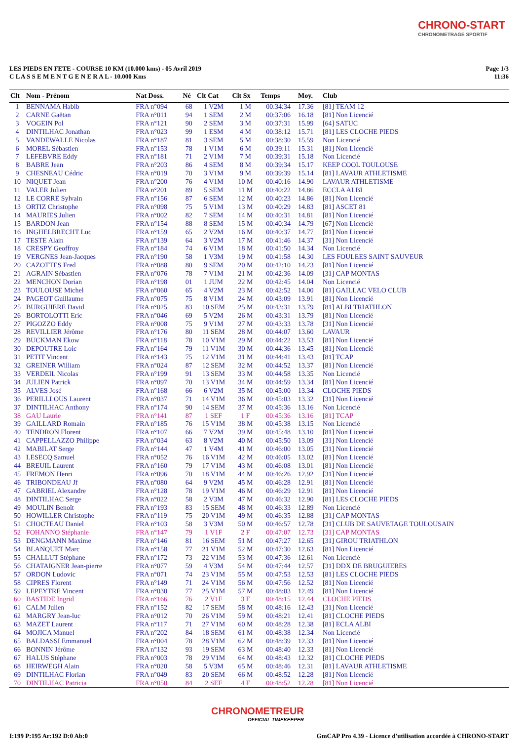CHRONO-START
CHRONOMETRAGE SPORTIF
LES PIEDS EN FETE - COURSE 10 KM (10.000 kms) - 05 Avril 2019
C L A S S E M E N T G E N E R A L - 10.000 Kms
Page 1/3
11:36
| Clt | Nom - Prénom | Nat Doss. | Né | Clt Cat | Clt Sx | Temps | Moy. | Club |
| --- | --- | --- | --- | --- | --- | --- | --- | --- |
| 1 | BENNAMA Habib | FRA n°094 | 68 | 1 V2M | 1 M | 00:34:34 | 17.36 | [81] TEAM 12 |
| 2 | CARNE Gaëtan | FRA n°011 | 94 | 1 SEM | 2 M | 00:37:06 | 16.18 | [81] Non Licencié |
| 3 | VOGEIN Pol | FRA n°121 | 90 | 2 SEM | 3 M | 00:37:31 | 15.99 | [64] SATUC |
| 4 | DINTILHAC Jonathan | FRA n°023 | 99 | 1 ESM | 4 M | 00:38:12 | 15.71 | [81] LES CLOCHE PIEDS |
| 5 | VANDEWALLE Nicolas | FRA n°187 | 81 | 3 SEM | 5 M | 00:38:30 | 15.59 | Non Licencié |
| 6 | MOREL Sébastien | FRA n°153 | 78 | 1 V1M | 6 M | 00:39:11 | 15.31 | [81] Non Licencié |
| 7 | LEFEBVRE Eddy | FRA n°181 | 71 | 2 V1M | 7 M | 00:39:31 | 15.18 | Non Licencié |
| 8 | BABRE Jean | FRA n°203 | 86 | 4 SEM | 8 M | 00:39:34 | 15.17 | KEEP COOL TOULOUSE |
| 9 | CHESNEAU Cédric | FRA n°019 | 70 | 3 V1M | 9 M | 00:39:39 | 15.14 | [81] LAVAUR ATHLETISME |
| 10 | NIQUET Jean | FRA n°200 | 76 | 4 V1M | 10 M | 00:40:16 | 14.90 | LAVAUR ATHLETISME |
| 11 | VALER Julien | FRA n°201 | 89 | 5 SEM | 11 M | 00:40:22 | 14.86 | ECCLA ALBI |
| 12 | LE CORRE Sylvain | FRA n°156 | 87 | 6 SEM | 12 M | 00:40:23 | 14.86 | [81] Non Licencié |
| 13 | ORTIZ Christophe | FRA n°098 | 75 | 5 V1M | 13 M | 00:40:29 | 14.83 | [81] ASCET 81 |
| 14 | MAURIES Julien | FRA n°002 | 82 | 7 SEM | 14 M | 00:40:31 | 14.81 | [81] Non Licencié |
| 15 | BARDON Jean | FRA n°154 | 88 | 8 SEM | 15 M | 00:40:34 | 14.79 | [67] Non Licencié |
| 16 | INGHELBRECHT Luc | FRA n°159 | 65 | 2 V2M | 16 M | 00:40:37 | 14.77 | [81] Non Licencié |
| 17 | TESTE Alain | FRA n°139 | 64 | 3 V2M | 17 M | 00:41:46 | 14.37 | [31] Non Licencié |
| 18 | CRESPY Geoffroy | FRA n°184 | 74 | 6 V1M | 18 M | 00:41:50 | 14.34 | Non Licencié |
| 19 | VERGNES Jean-Jacques | FRA n°190 | 58 | 1 V3M | 19 M | 00:41:58 | 14.30 | LES FOULEES SAINT SAUVEUR |
| 20 | CAZOTTES Fred | FRA n°088 | 80 | 9 SEM | 20 M | 00:42:10 | 14.23 | [81] Non Licencié |
| 21 | AGRAIN Sébastien | FRA n°076 | 78 | 7 V1M | 21 M | 00:42:36 | 14.09 | [31] CAP MONTAS |
| 22 | MENCHON Dorian | FRA n°198 | 01 | 1 JUM | 22 M | 00:42:45 | 14.04 | Non Licencié |
| 23 | TOULOUSE Michel | FRA n°060 | 65 | 4 V2M | 23 M | 00:42:52 | 14.00 | [81] GAILLAC VELO CLUB |
| 24 | PAGEOT Guillaume | FRA n°075 | 75 | 8 V1M | 24 M | 00:43:09 | 13.91 | [81] Non Licencié |
| 25 | BURGUIERE David | FRA n°025 | 83 | 10 SEM | 25 M | 00:43:31 | 13.79 | [81] ALBI TRIATHLON |
| 26 | BORTOLOTTI Eric | FRA n°046 | 69 | 5 V2M | 26 M | 00:43:31 | 13.79 | [81] Non Licencié |
| 27 | PIGOZZO Eddy | FRA n°008 | 75 | 9 V1M | 27 M | 00:43:33 | 13.78 | [31] Non Licencié |
| 28 | REVILLIER Jérôme | FRA n°176 | 80 | 11 SEM | 28 M | 00:44:07 | 13.60 | LAVAUR |
| 29 | BUCKMAN Ekow | FRA n°118 | 78 | 10 V1M | 29 M | 00:44:22 | 13.53 | [81] Non Licencié |
| 30 | DEPOUTRE Loic | FRA n°164 | 79 | 11 V1M | 30 M | 00:44:36 | 13.45 | [81] Non Licencié |
| 31 | PETIT Vincent | FRA n°143 | 75 | 12 V1M | 31 M | 00:44:41 | 13.43 | [81] TCAP |
| 32 | GREINER William | FRA n°024 | 87 | 12 SEM | 32 M | 00:44:52 | 13.37 | [81] Non Licencié |
| 33 | VERDEIL Nicolas | FRA n°199 | 91 | 13 SEM | 33 M | 00:44:58 | 13.35 | Non Licencié |
| 34 | JULIEN Patrick | FRA n°097 | 70 | 13 V1M | 34 M | 00:44:59 | 13.34 | [81] Non Licencié |
| 35 | ALVES José | FRA n°168 | 66 | 6 V2M | 35 M | 00:45:00 | 13.34 | CLOCHE PIEDS |
| 36 | PERILLLOUS Laurent | FRA n°037 | 71 | 14 V1M | 36 M | 00:45:03 | 13.32 | [31] Non Licencié |
| 37 | DINTILHAC Anthony | FRA n°174 | 90 | 14 SEM | 37 M | 00:45:36 | 13.16 | Non Licencié |
| 38 | GAU Laurie | FRA n°141 | 87 | 1 SEF | 1 F | 00:45:36 | 13.16 | [81] TCAP |
| 39 | GAILLARD Romain | FRA n°185 | 76 | 15 V1M | 38 M | 00:45:38 | 13.15 | Non Licencié |
| 40 | TENDRON Florent | FRA n°107 | 66 | 7 V2M | 39 M | 00:45:48 | 13.10 | [81] Non Licencié |
| 41 | CAPPELLAZZO Philippe | FRA n°034 | 63 | 8 V2M | 40 M | 00:45:50 | 13.09 | [31] Non Licencié |
| 42 | MABILAT Serge | FRA n°144 | 47 | 1 V4M | 41 M | 00:46:00 | 13.05 | [31] Non Licencié |
| 43 | LESECQ Samuel | FRA n°052 | 76 | 16 V1M | 42 M | 00:46:05 | 13.02 | [81] Non Licencié |
| 44 | BREUIL Laurent | FRA n°160 | 79 | 17 V1M | 43 M | 00:46:08 | 13.01 | [81] Non Licencié |
| 45 | FREMON Henri | FRA n°096 | 70 | 18 V1M | 44 M | 00:46:26 | 12.92 | [31] Non Licencié |
| 46 | TRIBONDEAU Jf | FRA n°080 | 64 | 9 V2M | 45 M | 00:46:28 | 12.91 | [81] Non Licencié |
| 47 | GABRIEL Alexandre | FRA n°128 | 78 | 19 V1M | 46 M | 00:46:29 | 12.91 | [81] Non Licencié |
| 48 | DINTILHAC Serge | FRA n°022 | 58 | 2 V3M | 47 M | 00:46:32 | 12.90 | [81] LES CLOCHE PIEDS |
| 49 | MOULIN Benoît | FRA n°193 | 83 | 15 SEM | 48 M | 00:46:33 | 12.89 | Non Licencié |
| 50 | HOWILLER Christophe | FRA n°119 | 75 | 20 V1M | 49 M | 00:46:35 | 12.88 | [31] CAP MONTAS |
| 51 | CHOCTEAU Daniel | FRA n°103 | 58 | 3 V3M | 50 M | 00:46:57 | 12.78 | [31] CLUB DE SAUVETAGE TOULOUSAIN |
| 52 | FOHANNO Stéphanie | FRA n°147 | 79 | 1 V1F | 2 F | 00:47:07 | 12.73 | [31] CAP MONTAS |
| 53 | DENGMANN Maxime | FRA n°146 | 81 | 16 SEM | 51 M | 00:47:27 | 12.65 | [31] GIROU TRIATHLON |
| 54 | BLANQUET Marc | FRA n°158 | 77 | 21 V1M | 52 M | 00:47:30 | 12.63 | [81] Non Licencié |
| 55 | CHALLUT Stéphane | FRA n°172 | 73 | 22 V1M | 53 M | 00:47:36 | 12.61 | Non Licencié |
| 56 | CHATAIGNER Jean-pierre | FRA n°077 | 59 | 4 V3M | 54 M | 00:47:44 | 12.57 | [31] DDX DE BRUGUIERES |
| 57 | ORDON Ludovic | FRA n°071 | 74 | 23 V1M | 55 M | 00:47:53 | 12.53 | [81] LES CLOCHE PIEDS |
| 58 | CIPRES Florent | FRA n°149 | 71 | 24 V1M | 56 M | 00:47:56 | 12.52 | [81] Non Licencié |
| 59 | LEPEYTRE Vincent | FRA n°030 | 77 | 25 V1M | 57 M | 00:48:03 | 12.49 | [81] Non Licencié |
| 60 | BASTIDE Ingrid | FRA n°166 | 76 | 2 V1F | 3 F | 00:48:15 | 12.44 | CLOCHE PIEDS |
| 61 | CALM Julien | FRA n°152 | 82 | 17 SEM | 58 M | 00:48:16 | 12.43 | [31] Non Licencié |
| 62 | MARGRY Jean-luc | FRA n°012 | 70 | 26 V1M | 59 M | 00:48:21 | 12.41 | [81] CLOCHE PIEDS |
| 63 | MAZET Laurent | FRA n°117 | 71 | 27 V1M | 60 M | 00:48:28 | 12.38 | [81] ECLA ALBI |
| 64 | MOJICA Manuel | FRA n°202 | 84 | 18 SEM | 61 M | 00:48:38 | 12.34 | Non Licencié |
| 65 | BALDASSI Emmanuel | FRA n°004 | 78 | 28 V1M | 62 M | 00:48:39 | 12.33 | [81] Non Licencié |
| 66 | BONNIN Jérôme | FRA n°132 | 93 | 19 SEM | 63 M | 00:48:40 | 12.33 | [81] Non Licencié |
| 67 | HALUS Stéphane | FRA n°003 | 78 | 29 V1M | 64 M | 00:48:43 | 12.32 | [81] CLOCHE PIEDS |
| 68 | HEIRWEGH Alain | FRA n°020 | 58 | 5 V3M | 65 M | 00:48:46 | 12.31 | [81] LAVAUR ATHLETISME |
| 69 | DINTILHAC Florian | FRA n°049 | 83 | 20 SEM | 66 M | 00:48:52 | 12.28 | [81] Non Licencié |
| 70 | DINTILHAC Patricia | FRA n°050 | 84 | 2 SEF | 4 F | 00:48:52 | 12.28 | [81] Non Licencié |
CHRONOMETREUR
OFFICIAL TIMEKEEPER
I:199 P:195 Ar:192 D:0 Ab:0 GmCAP Pro 4.39 - Licence d'utilisation accordée à CHRONO-START